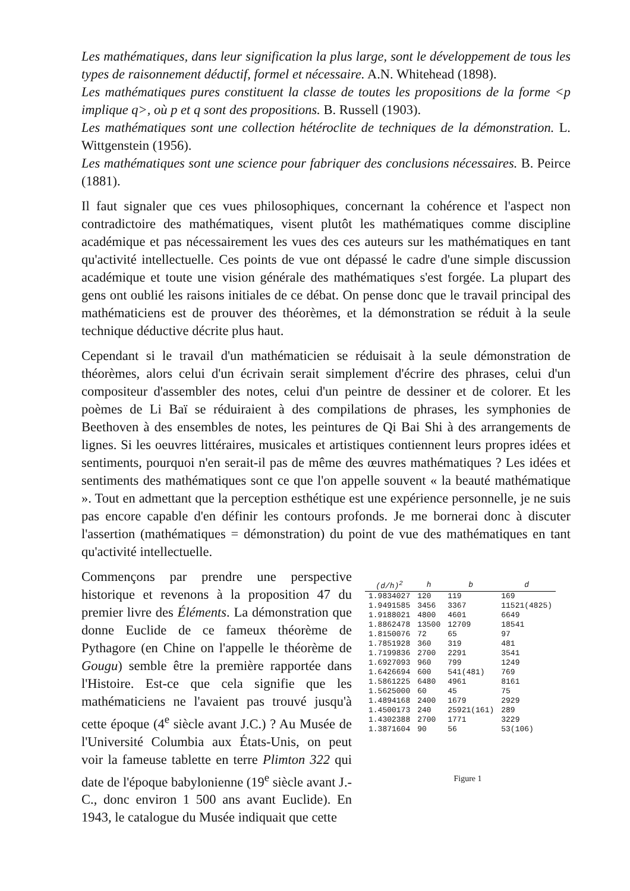Les mathématiques, dans leur signification la plus large, sont le développement de tous les types de raisonnement déductif, formel et nécessaire. A.N. Whitehead (1898).
Les mathématiques pures constituent la classe de toutes les propositions de la forme <p implique q>, où p et q sont des propositions. B. Russell (1903).
Les mathématiques sont une collection hétéroclite de techniques de la démonstration. L. Wittgenstein (1956).
Les mathématiques sont une science pour fabriquer des conclusions nécessaires. B. Peirce (1881).
Il faut signaler que ces vues philosophiques, concernant la cohérence et l'aspect non contradictoire des mathématiques, visent plutôt les mathématiques comme discipline académique et pas nécessairement les vues des ces auteurs sur les mathématiques en tant qu'activité intellectuelle. Ces points de vue ont dépassé le cadre d'une simple discussion académique et toute une vision générale des mathématiques s'est forgée. La plupart des gens ont oublié les raisons initiales de ce débat. On pense donc que le travail principal des mathématiciens est de prouver des théorèmes, et la démonstration se réduit à la seule technique déductive décrite plus haut.
Cependant si le travail d'un mathématicien se réduisait à la seule démonstration de théorèmes, alors celui d'un écrivain serait simplement d'écrire des phrases, celui d'un compositeur d'assembler des notes, celui d'un peintre de dessiner et de colorer. Et les poèmes de Li Baï se réduiraient à des compilations de phrases, les symphonies de Beethoven à des ensembles de notes, les peintures de Qi Bai Shi à des arrangements de lignes. Si les oeuvres littéraires, musicales et artistiques contiennent leurs propres idées et sentiments, pourquoi n'en serait-il pas de même des œuvres mathématiques ? Les idées et sentiments des mathématiques sont ce que l'on appelle souvent « la beauté mathématique ». Tout en admettant que la perception esthétique est une expérience personnelle, je ne suis pas encore capable d'en définir les contours profonds. Je me bornerai donc à discuter l'assertion (mathématiques = démonstration) du point de vue des mathématiques en tant qu'activité intellectuelle.
Commençons par prendre une perspective historique et revenons à la proposition 47 du premier livre des Éléments. La démonstration que donne Euclide de ce fameux théorème de Pythagore (en Chine on l'appelle le théorème de Gougu) semble être la première rapportée dans l'Histoire. Est-ce que cela signifie que les mathématiciens ne l'avaient pas trouvé jusqu'à cette époque (4<sup>e</sup> siècle avant J.C.) ? Au Musée de l'Université Columbia aux États-Unis, on peut voir la fameuse tablette en terre Plimton 322 qui date de l'époque babylonienne (19<sup>e</sup> siècle avant J.-C., donc environ 1 500 ans avant Euclide). En 1943, le catalogue du Musée indiquait que cette
| (d/h)<sup>2</sup> | h | b | d |
| --- | --- | --- | --- |
| 1.9834027 | 120 | 119 | 169 |
| 1.9491585 | 3456 | 3367 | 11521(4825) |
| 1.9188021 | 4800 | 4601 | 6649 |
| 1.8862478 | 13500 | 12709 | 18541 |
| 1.8150076 | 72 | 65 | 97 |
| 1.7851928 | 360 | 319 | 481 |
| 1.7199836 | 2700 | 2291 | 3541 |
| 1.6927093 | 960 | 799 | 1249 |
| 1.6426694 | 600 | 541(481) | 769 |
| 1.5861225 | 6480 | 4961 | 8161 |
| 1.5625000 | 60 | 45 | 75 |
| 1.4894168 | 2400 | 1679 | 2929 |
| 1.4500173 | 240 | 25921(161) | 289 |
| 1.4302388 | 2700 | 1771 | 3229 |
| 1.3871604 | 90 | 56 | 53(106) |
Figure 1